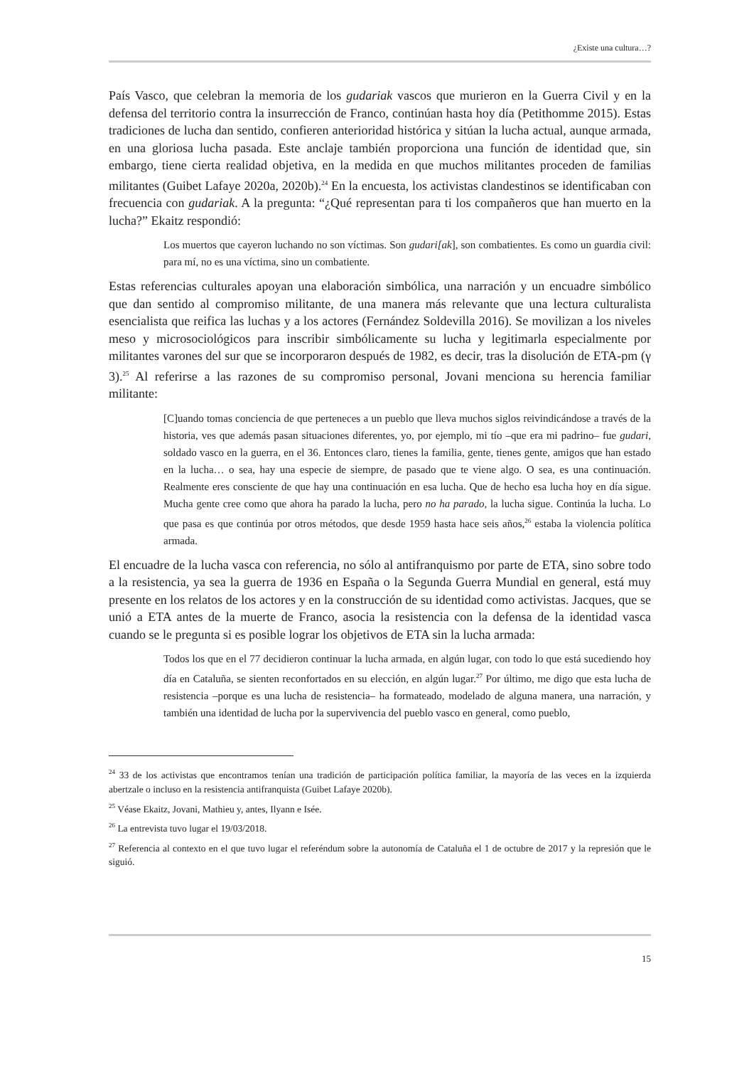¿Existe una cultura…?
País Vasco, que celebran la memoria de los gudariak vascos que murieron en la Guerra Civil y en la defensa del territorio contra la insurrección de Franco, continúan hasta hoy día (Petithomme 2015). Estas tradiciones de lucha dan sentido, confieren anterioridad histórica y sitúan la lucha actual, aunque armada, en una gloriosa lucha pasada. Este anclaje también proporciona una función de identidad que, sin embargo, tiene cierta realidad objetiva, en la medida en que muchos militantes proceden de familias militantes (Guibet Lafaye 2020a, 2020b).<sup>24</sup> En la encuesta, los activistas clandestinos se identificaban con frecuencia con gudariak. A la pregunta: “¿Qué representan para ti los compañeros que han muerto en la lucha?” Ekaitz respondió:
Los muertos que cayeron luchando no son víctimas. Son gudari[ak], son combatientes. Es como un guardia civil: para mí, no es una víctima, sino un combatiente.
Estas referencias culturales apoyan una elaboración simbólica, una narración y un encuadre simbólico que dan sentido al compromiso militante, de una manera más relevante que una lectura culturalista esencialista que reifica las luchas y a los actores (Fernández Soldevilla 2016). Se movilizan a los niveles meso y microsociológicos para inscribir simbólicamente su lucha y legitimarla especialmente por militantes varones del sur que se incorporaron después de 1982, es decir, tras la disolución de ETA-pm (γ 3).<sup>25</sup> Al referirse a las razones de su compromiso personal, Jovani menciona su herencia familiar militante:
[C]uando tomas conciencia de que perteneces a un pueblo que lleva muchos siglos reivindicándose a través de la historia, ves que además pasan situaciones diferentes, yo, por ejemplo, mi tío –que era mi padrino– fue gudari, soldado vasco en la guerra, en el 36. Entonces claro, tienes la familia, gente, tienes gente, amigos que han estado en la lucha… o sea, hay una especie de siempre, de pasado que te viene algo. O sea, es una continuación. Realmente eres consciente de que hay una continuación en esa lucha. Que de hecho esa lucha hoy en día sigue. Mucha gente cree como que ahora ha parado la lucha, pero no ha parado, la lucha sigue. Continúa la lucha. Lo que pasa es que continúa por otros métodos, que desde 1959 hasta hace seis años,<sup>26</sup> estaba la violencia política armada.
El encuadre de la lucha vasca con referencia, no sólo al antifranquismo por parte de ETA, sino sobre todo a la resistencia, ya sea la guerra de 1936 en España o la Segunda Guerra Mundial en general, está muy presente en los relatos de los actores y en la construcción de su identidad como activistas. Jacques, que se unió a ETA antes de la muerte de Franco, asocia la resistencia con la defensa de la identidad vasca cuando se le pregunta si es posible lograr los objetivos de ETA sin la lucha armada:
Todos los que en el 77 decidieron continuar la lucha armada, en algún lugar, con todo lo que está sucediendo hoy día en Cataluña, se sienten reconfortados en su elección, en algún lugar.<sup>27</sup> Por último, me digo que esta lucha de resistencia –porque es una lucha de resistencia– ha formateado, modelado de alguna manera, una narración, y también una identidad de lucha por la supervivencia del pueblo vasco en general, como pueblo,
<sup>24</sup> 33 de los activistas que encontramos tenían una tradición de participación política familiar, la mayoría de las veces en la izquierda abertzale o incluso en la resistencia antifranquista (Guibet Lafaye 2020b).
<sup>25</sup> Véase Ekaitz, Jovani, Mathieu y, antes, Ilyann e Isée.
<sup>26</sup> La entrevista tuvo lugar el 19/03/2018.
<sup>27</sup> Referencia al contexto en el que tuvo lugar el referéndum sobre la autonomía de Cataluña el 1 de octubre de 2017 y la represión que le siguió.
15